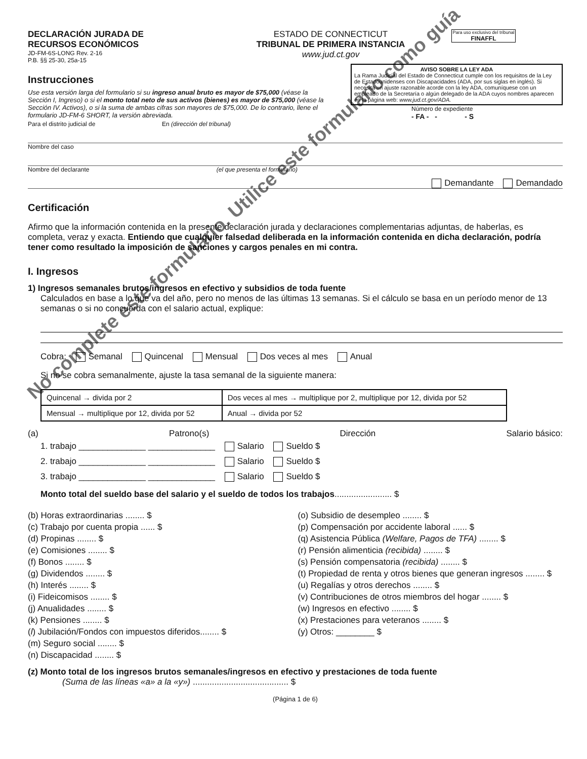DECLARACIÓN JURADA DE
RECURSOS ECONÓMICOS
JD-FM-6S-LONG Rev. 2-16
P.B. §§ 25-30, 25a-15
ESTADO DE CONNECTICUT
TRIBUNAL DE PRIMERA INSTANCIA
www.jud.ct.gov
Para uso exclusivo del tribunal
FINAFFL
Instrucciones
Use esta versión larga del formulario si su ingreso anual bruto es mayor de $75,000 (véase la Sección I, Ingreso) o si el monto total neto de sus activos (bienes) es mayor de $75,000 (véase la Sección IV. Activos), o si la suma de ambas cifras son mayores de $75,000. De lo contrario, llene el formulario JD-FM-6 SHORT, la versión abreviada.
AVISO SOBRE LA LEY ADA
La Rama Judicial del Estado de Connecticut cumple con los requisitos de la Ley de Estadounidenses con Discapacidades (ADA, por sus siglas en inglés). Si necesita un ajuste razonable acorde con la ley ADA, comuníquese con un empleado de la Secretaría o algún delegado de la ADA cuyos nombres aparecen en la página web: www.jud.ct.gov/ADA.
Número de expediente
- FA - - - S
Para el distrito judicial de En (dirección del tribunal)
Nombre del caso
Nombre del declarante (el que presenta el formulario) Demandante Demandado
Certificación
Afirmo que la información contenida en la presente declaración jurada y declaraciones complementarias adjuntas, de haberlas, es completa, veraz y exacta. Entiendo que cualquier falsedad deliberada en la información contenida en dicha declaración, podría tener como resultado la imposición de sanciones y cargos penales en mi contra.
I. Ingresos
1) Ingresos semanales brutos/ingresos en efectivo y subsidios de toda fuente
Calculados en base a lo que va del año, pero no menos de las últimas 13 semanas. Si el cálculo se basa en un período menor de 13 semanas o si no concuerda con el salario actual, explique:
Cobra: Semanal Quincenal Mensual Dos veces al mes Anual
Si no se cobra semanalmente, ajuste la tasa semanal de la siguiente manera:
| Quincenal → divida por 2 | Dos veces al mes → multiplique por 2, multiplique por 12, divida por 52 |
| Mensual → multiplique por 12, divida por 52 | Anual → divida por 52 |
(a) Patrono(s) Dirección Salario básico:
1. trabajo ______________ ______________ Salario Sueldo $
2. trabajo ______________ ______________ Salario Sueldo $
3. trabajo ______________ ______________ Salario Sueldo $
Monto total del sueldo base del salario y el sueldo de todos los trabajos........................ $
(b) Horas extraordinarias ........ $
(c) Trabajo por cuenta propia ...... $
(d) Propinas ........ $
(e) Comisiones ........ $
(f) Bonos ........ $
(g) Dividendos ........ $
(h) Interés ........ $
(i) Fideicomisos ........ $
(j) Anualidades ........ $
(k) Pensiones ........ $
(l) Jubilación/Fondos con impuestos diferidos........ $
(m) Seguro social ........ $
(n) Discapacidad ........ $
(o) Subsidio de desempleo ........ $
(p) Compensación por accidente laboral ...... $
(q) Asistencia Pública (Welfare, Pagos de TFA) ........ $
(r) Pensión alimenticia (recibida) ........ $
(s) Pensión compensatoria (recibida) ........ $
(t) Propiedad de renta y otros bienes que generan ingresos ........ $
(u) Regalías y otros derechos ........ $
(v) Contribuciones de otros miembros del hogar ........ $
(w) Ingresos en efectivo ........ $
(x) Prestaciones para veteranos ........ $
(y) Otros: ________ $
(z) Monto total de los ingresos brutos semanales/ingresos en efectivo y prestaciones de toda fuente
(Suma de las líneas «a» a la «y») ........................................ $
(Página 1 de 6)
No complete este formulario. Utilice este formulario como guía